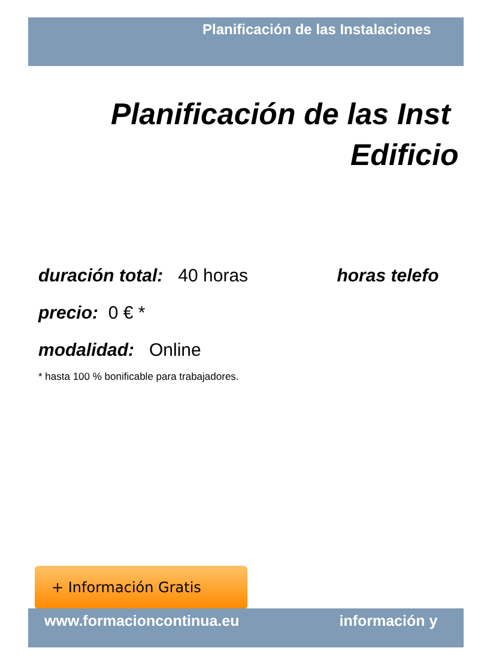Planificación de las Instalaciones
Planificación de las Inst
Edificio
duración total: 40 horas horas telefo
precio: 0 € *
modalidad: Online
* hasta 100 % bonificable para trabajadores.
+ Información Gratis
www.formacioncontinua.eu información y